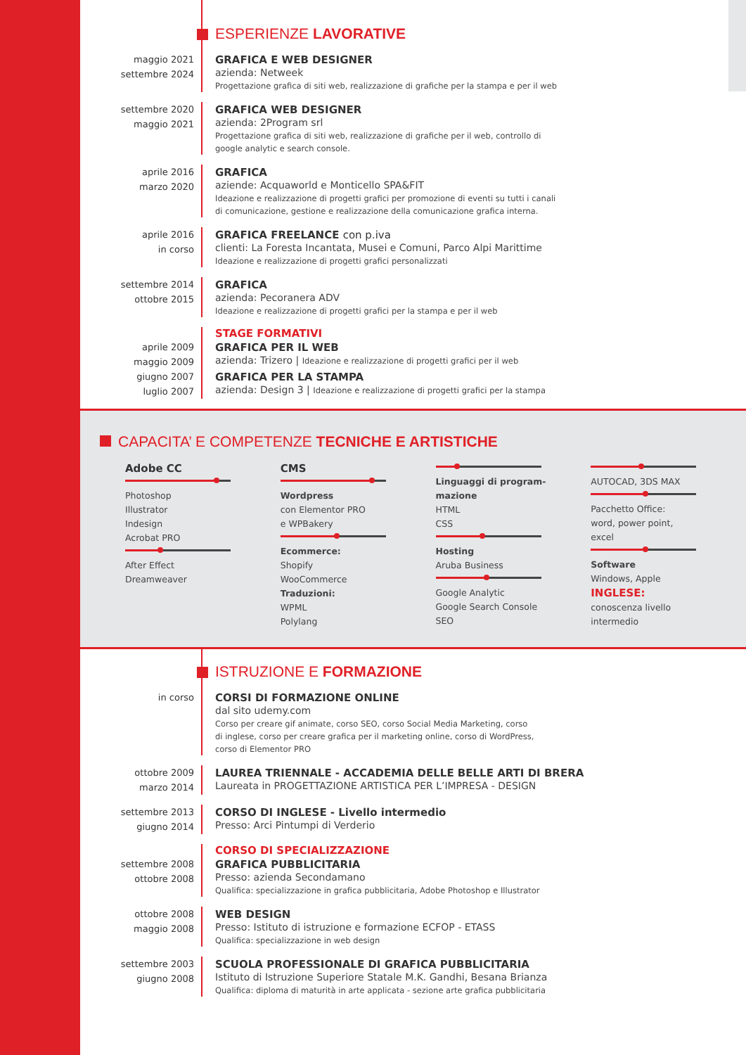ESPERIENZE LAVORATIVE
maggio 2021
settembre 2024
GRAFICA E WEB DESIGNER
azienda: Netweek
Progettazione grafica di siti web, realizzazione di grafiche per la stampa e per il web
settembre 2020
maggio 2021
GRAFICA WEB DESIGNER
azienda: 2Program srl
Progettazione grafica di siti web, realizzazione di grafiche per il web, controllo di
google analytic e search console.
aprile 2016
marzo 2020
GRAFICA
aziende: Acquaworld e Monticello SPA&FIT
Ideazione e realizzazione di progetti grafici per promozione di eventi su tutti i canali
di comunicazione, gestione e realizzazione della comunicazione grafica interna.
aprile 2016
in corso
GRAFICA FREELANCE con p.iva
clienti: La Foresta Incantata, Musei e Comuni, Parco Alpi Marittime
Ideazione e realizzazione di progetti grafici personalizzati
settembre 2014
ottobre 2015
GRAFICA
azienda: Pecoranera ADV
Ideazione e realizzazione di progetti grafici per la stampa e per il web
STAGE FORMATIVI
aprile 2009
maggio 2009
GRAFICA PER IL WEB
azienda: Trizero | Ideazione e realizzazione di progetti grafici per il web
giugno 2007
luglio 2007
GRAFICA PER LA STAMPA
azienda: Design 3 | Ideazione e realizzazione di progetti grafici per la stampa
CAPACITA’ E COMPETENZE TECNICHE E ARTISTICHE
Adobe CC
Photoshop
Illustrator
Indesign
Acrobat PRO
After Effect
Dreamweaver
CMS
Wordpress
con Elementor PRO
e WPBakery
Ecommerce:
Shopify
WooCommerce
Traduzioni:
WPML
Polylang
Linguaggi di program-
mazione
HTML
CSS
Hosting
Aruba Business
Google Analytic
Google Search Console
SEO
AUTOCAD, 3DS MAX
Pacchetto Office:
word, power point,
excel
Software
Windows, Apple
INGLESE:
conoscenza livello
intermedio
ISTRUZIONE E FORMAZIONE
in corso
CORSI DI FORMAZIONE ONLINE
dal sito udemy.com
Corso per creare gif animate, corso SEO, corso Social Media Marketing, corso
di inglese, corso per creare grafica per il marketing online, corso di WordPress,
corso di Elementor PRO
ottobre 2009
marzo 2014
LAUREA TRIENNALE - ACCADEMIA DELLE BELLE ARTI DI BRERA
Laureata in PROGETTAZIONE ARTISTICA PER L’IMPRESA - DESIGN
settembre 2013
giugno 2014
CORSO DI INGLESE - Livello intermedio
Presso: Arci Pintumpi di Verderio
CORSO DI SPECIALIZZAZIONE
settembre 2008
ottobre 2008
GRAFICA PUBBLICITARIA
Presso: azienda Secondamano
Qualifica: specializzazione in grafica pubblicitaria, Adobe Photoshop e Illustrator
ottobre 2008
maggio 2008
WEB DESIGN
Presso: Istituto di istruzione e formazione ECFOP - ETASS
Qualifica: specializzazione in web design
settembre 2003
giugno 2008
SCUOLA PROFESSIONALE DI GRAFICA PUBBLICITARIA
Istituto di Istruzione Superiore Statale M.K. Gandhi, Besana Brianza
Qualifica: diploma di maturità in arte applicata - sezione arte grafica pubblicitaria